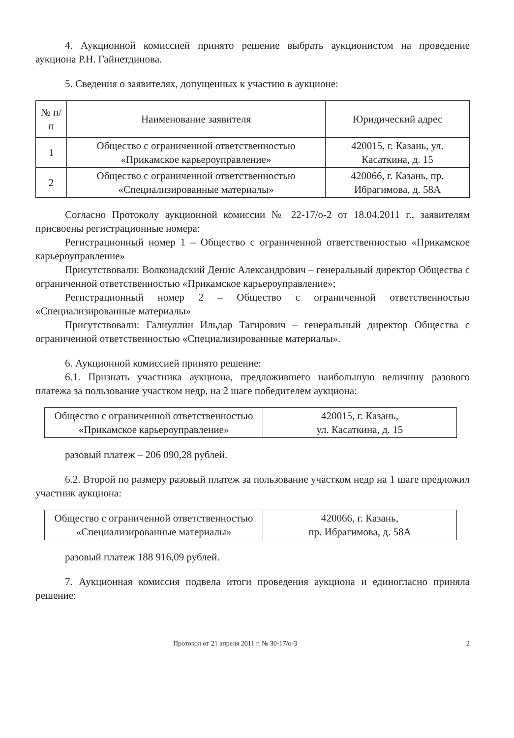4. Аукционной комиссией принято решение выбрать аукционистом на проведение аукциона Р.Н. Гайнетдинова.
5. Сведения о заявителях, допущенных к участию в аукционе:
| № п/п | Наименование заявителя | Юридический адрес |
| --- | --- | --- |
| 1 | Общество с ограниченной ответственностью «Прикамское карьероуправление» | 420015, г. Казань, ул. Касаткина, д. 15 |
| 2 | Общество с ограниченной ответственностью «Специализированные материалы» | 420066, г. Казань, пр. Ибрагимова, д. 58А |
Согласно Протоколу аукционной комиссии № 22-17/о-2 от 18.04.2011 г., заявителям присвоены регистрационные номера:
Регистрационный номер 1 – Общество с ограниченной ответственностью «Прикамское карьероуправление»
Присутствовали: Волконадский Денис Александрович – генеральный директор Общества с ограниченной ответственностью «Прикамское карьероуправление»;
Регистрационный номер 2 – Общество с ограниченной ответственностью «Специализированные материалы»
Присутствовали: Галиуллин Ильдар Тагирович – генеральный директор Общества с ограниченной ответственностью «Специализированные материалы».
6. Аукционной комиссией принято решение:
6.1. Признать участника аукциона, предложившего наибольшую величину разового платежа за пользование участком недр, на 2 шаге победителем аукциона:
| Общество с ограниченной ответственностью «Прикамское карьероуправление» | 420015, г. Казань, ул. Касаткина, д. 15 |
разовый платеж – 206 090,28 рублей.
6.2. Второй по размеру разовый платеж за пользование участком недр на 1 шаге предложил участник аукциона:
| Общество с ограниченной ответственностью «Специализированные материалы» | 420066, г. Казань, пр. Ибрагимова, д. 58А |
разовый платеж 188 916,09 рублей.
7. Аукционная комиссия подвела итоги проведения аукциона и единогласно приняла решение:
Протокол от 21 апреля 2011 г. № 30-17/о-3 2